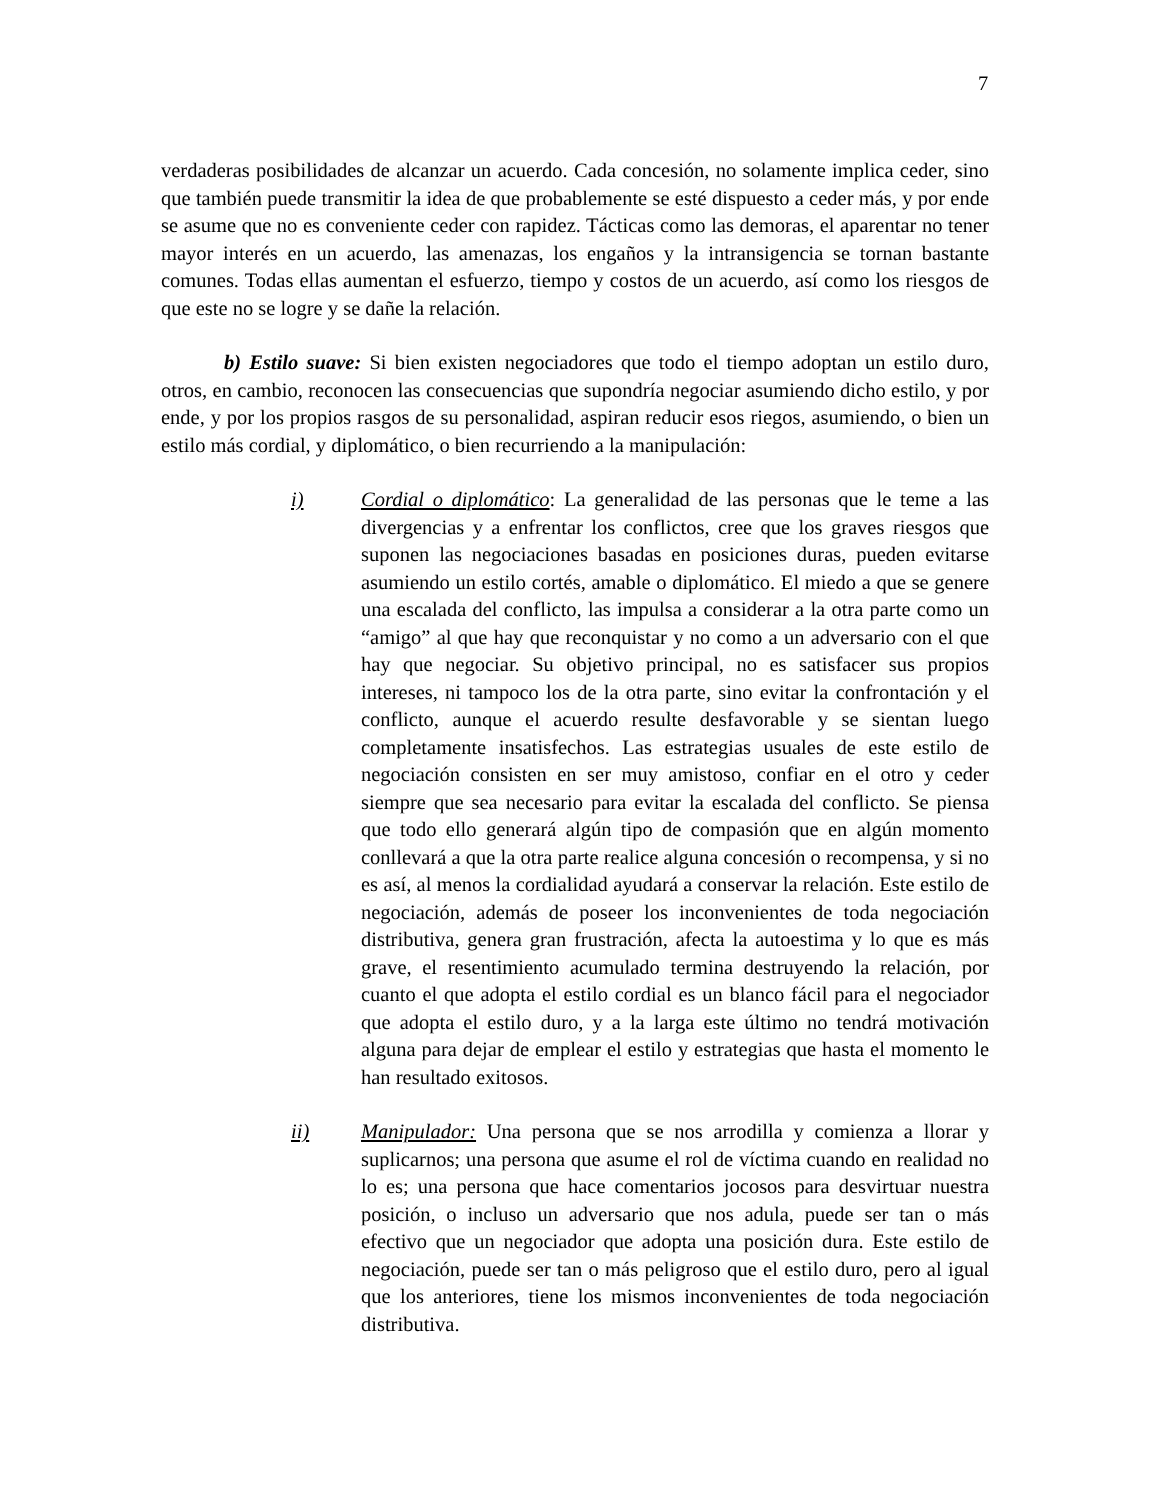7
verdaderas posibilidades de alcanzar un acuerdo. Cada concesión, no solamente implica ceder, sino que también puede transmitir la idea de que probablemente se esté dispuesto a ceder más, y por ende se asume que no es conveniente ceder con rapidez. Tácticas como las demoras, el aparentar no tener mayor interés en un acuerdo, las amenazas, los engaños y la intransigencia se tornan bastante comunes. Todas ellas aumentan el esfuerzo, tiempo y costos de un acuerdo, así como los riesgos de que este no se logre y se dañe la relación.
b) Estilo suave: Si bien existen negociadores que todo el tiempo adoptan un estilo duro, otros, en cambio, reconocen las consecuencias que supondría negociar asumiendo dicho estilo, y por ende, y por los propios rasgos de su personalidad, aspiran reducir esos riegos, asumiendo, o bien un estilo más cordial, y diplomático, o bien recurriendo a la manipulación:
i) Cordial o diplomático: La generalidad de las personas que le teme a las divergencias y a enfrentar los conflictos, cree que los graves riesgos que suponen las negociaciones basadas en posiciones duras, pueden evitarse asumiendo un estilo cortés, amable o diplomático. El miedo a que se genere una escalada del conflicto, las impulsa a considerar a la otra parte como un “amigo” al que hay que reconquistar y no como a un adversario con el que hay que negociar. Su objetivo principal, no es satisfacer sus propios intereses, ni tampoco los de la otra parte, sino evitar la confrontación y el conflicto, aunque el acuerdo resulte desfavorable y se sientan luego completamente insatisfechos. Las estrategias usuales de este estilo de negociación consisten en ser muy amistoso, confiar en el otro y ceder siempre que sea necesario para evitar la escalada del conflicto. Se piensa que todo ello generará algún tipo de compasión que en algún momento conllevará a que la otra parte realice alguna concesión o recompensa, y si no es así, al menos la cordialidad ayudará a conservar la relación. Este estilo de negociación, además de poseer los inconvenientes de toda negociación distributiva, genera gran frustración, afecta la autoestima y lo que es más grave, el resentimiento acumulado termina destruyendo la relación, por cuanto el que adopta el estilo cordial es un blanco fácil para el negociador que adopta el estilo duro, y a la larga este último no tendrá motivación alguna para dejar de emplear el estilo y estrategias que hasta el momento le han resultado exitosos.
ii) Manipulador: Una persona que se nos arrodilla y comienza a llorar y suplicarnos; una persona que asume el rol de víctima cuando en realidad no lo es; una persona que hace comentarios jocosos para desvirtuar nuestra posición, o incluso un adversario que nos adula, puede ser tan o más efectivo que un negociador que adopta una posición dura. Este estilo de negociación, puede ser tan o más peligroso que el estilo duro, pero al igual que los anteriores, tiene los mismos inconvenientes de toda negociación distributiva.